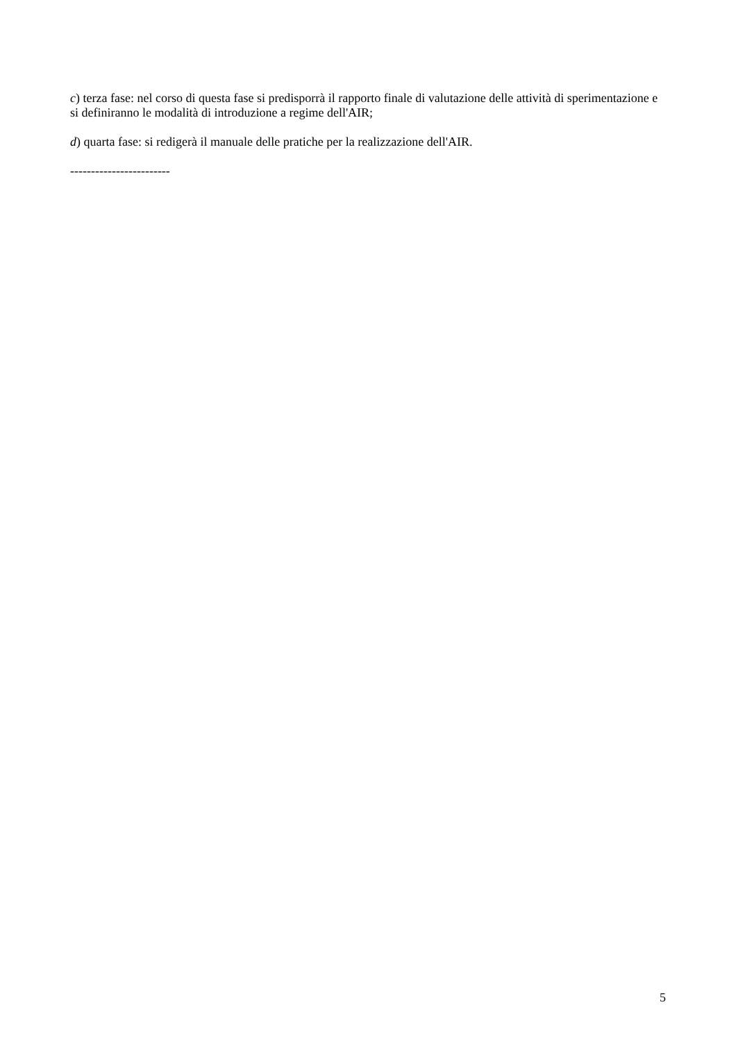c) terza fase: nel corso di questa fase si predisporrà il rapporto finale di valutazione delle attività di sperimentazione e si definiranno le modalità di introduzione a regime dell'AIR;
d) quarta fase: si redigerà il manuale delle pratiche per la realizzazione dell'AIR.
------------------------
5